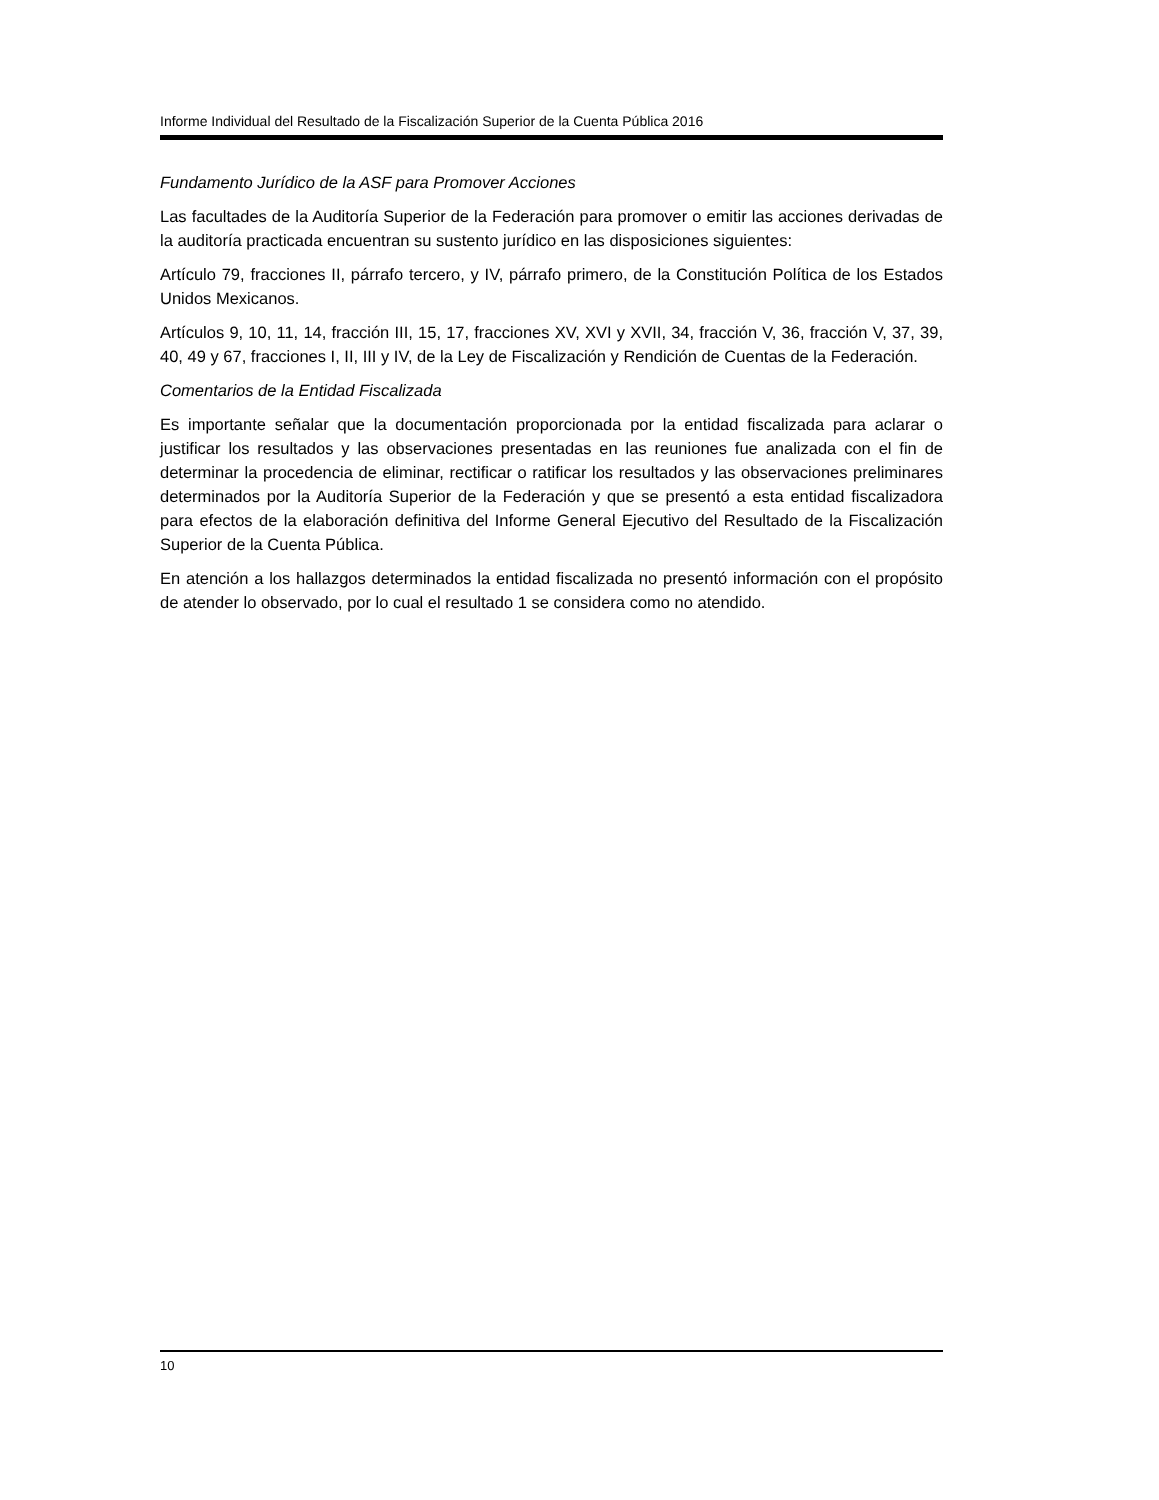Informe Individual del Resultado de la Fiscalización Superior de la Cuenta Pública 2016
Fundamento Jurídico de la ASF para Promover Acciones
Las facultades de la Auditoría Superior de la Federación para promover o emitir las acciones derivadas de la auditoría practicada encuentran su sustento jurídico en las disposiciones siguientes:
Artículo 79, fracciones II, párrafo tercero, y IV, párrafo primero, de la Constitución Política de los Estados Unidos Mexicanos.
Artículos 9, 10, 11, 14, fracción III, 15, 17, fracciones XV, XVI y XVII, 34, fracción V, 36, fracción V, 37, 39, 40, 49 y 67, fracciones I, II, III y IV, de la Ley de Fiscalización y Rendición de Cuentas de la Federación.
Comentarios de la Entidad Fiscalizada
Es importante señalar que la documentación proporcionada por la entidad fiscalizada para aclarar o justificar los resultados y las observaciones presentadas en las reuniones fue analizada con el fin de determinar la procedencia de eliminar, rectificar o ratificar los resultados y las observaciones preliminares determinados por la Auditoría Superior de la Federación y que se presentó a esta entidad fiscalizadora para efectos de la elaboración definitiva del Informe General Ejecutivo del Resultado de la Fiscalización Superior de la Cuenta Pública.
En atención a los hallazgos determinados la entidad fiscalizada no presentó información con el propósito de atender lo observado, por lo cual el resultado 1 se considera como no atendido.
10